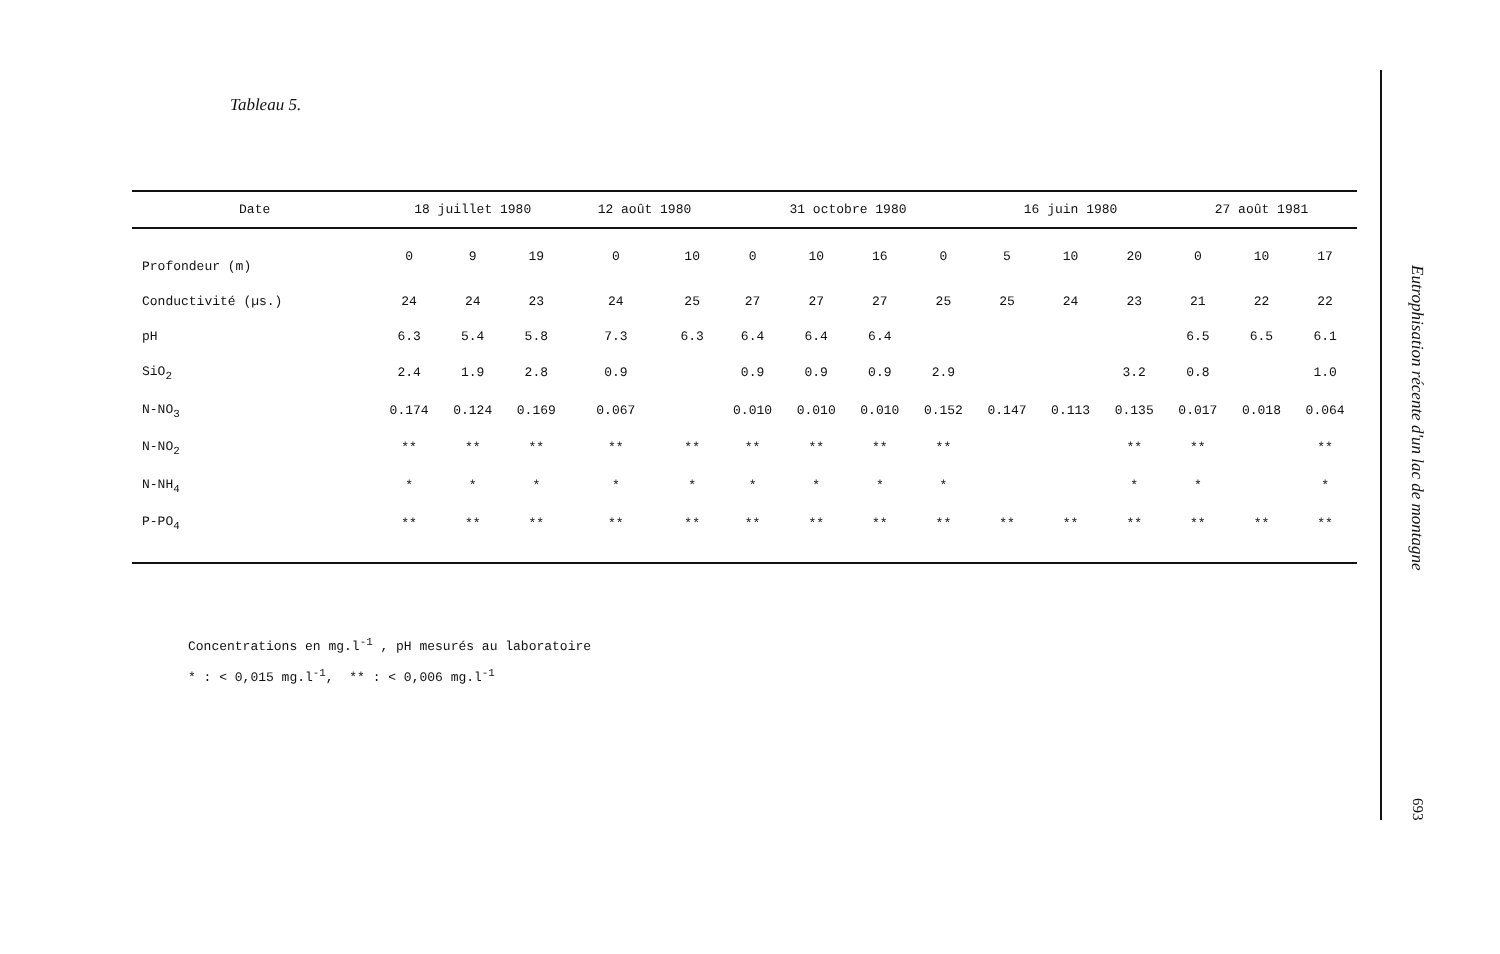Tableau 5.
| Date | 18 juillet 1980 | | | 12 août 1980 | | 31 octobre 1980 | | | | 16 juin 1980 | | | 27 août 1981 | | |
| --- | --- | --- | --- | --- | --- | --- | --- | --- | --- | --- | --- | --- | --- | --- | --- |
| Profondeur (m) | 0 | 9 | 19 | 0 | 10 | 0 | 10 | 16 | 0 | 5 | 10 | 20 | 0 | 10 | 17 |
| Conductivité (µs.) | 24 | 24 | 23 | 24 | 25 | 27 | 27 | 27 | 25 | 25 | 24 | 23 | 21 | 22 | 22 |
| pH | 6.3 | 5.4 | 5.8 | 7.3 | 6.3 | 6.4 | 6.4 | 6.4 | | | | | 6.5 | 6.5 | 6.1 |
| SiO<sub>2</sub> | 2.4 | 1.9 | 2.8 | 0.9 | | 0.9 | 0.9 | 0.9 | 2.9 | | | 3.2 | 0.8 | | 1.0 |
| N-NO<sub>3</sub> | 0.174 | 0.124 | 0.169 | 0.067 | | 0.010 | 0.010 | 0.010 | 0.152 | 0.147 | 0.113 | 0.135 | 0.017 | 0.018 | 0.064 |
| N-NO<sub>2</sub> | ** | ** | ** | ** | ** | ** | ** | ** | ** | | | ** | ** | | ** |
| N-NH<sub>4</sub> | * | * | * | * | * | * | * | * | * | | | * | * | | * |
| P-PO<sub>4</sub> | ** | ** | ** | ** | ** | ** | ** | ** | ** | ** | ** | ** | ** | ** | ** |
Concentrations en mg.l<sup>-1</sup> , pH mesurés au laboratoire
* : < 0,015 mg.l<sup>-1</sup>, ** : < 0,006 mg.l<sup>-1</sup>
Eutrophisation récente d'un lac de montagne
693